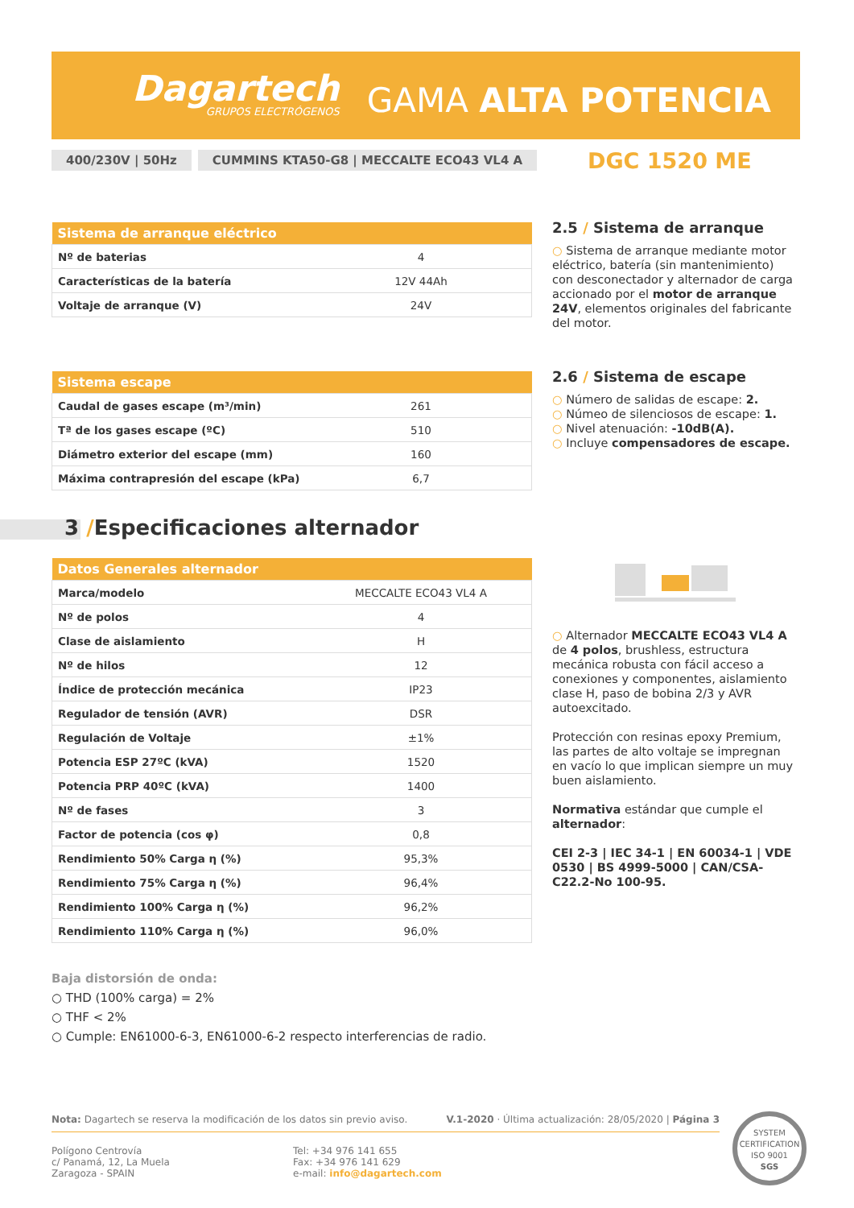Dagartech
GRUPOS ELECTRÓGENOS
GAMA ALTA POTENCIA
400/230V | 50Hz CUMMINS KTA50-G8 | MECCALTE ECO43 VL4 A
DGC 1520 ME
| Sistema de arranque eléctrico | |
| --- | --- |
| Nº de baterias | 4 |
| Características de la batería | 12V 44Ah |
| Voltaje de arranque (V) | 24V |
2.5 / Sistema de arranque
○ Sistema de arranque mediante motor eléctrico, batería (sin mantenimiento) con desconectador y alternador de carga accionado por el motor de arranque 24V, elementos originales del fabricante del motor.
| Sistema escape | |
| --- | --- |
| Caudal de gases escape (m³/min) | 261 |
| Tª de los gases escape (ºC) | 510 |
| Diámetro exterior del escape (mm) | 160 |
| Máxima contrapresión del escape (kPa) | 6,7 |
2.6 / Sistema de escape
○ Número de salidas de escape: 2.
○ Númeo de silenciosos de escape: 1.
○ Nivel atenuación: -10dB(A).
○ Incluye compensadores de escape.
3 /Especificaciones alternador
| Datos Generales alternador | |
| --- | --- |
| Marca/modelo | MECCALTE ECO43 VL4 A |
| Nº de polos | 4 |
| Clase de aislamiento | H |
| Nº de hilos | 12 |
| Índice de protección mecánica | IP23 |
| Regulador de tensión (AVR) | DSR |
| Regulación de Voltaje | ±1% |
| Potencia ESP 27ºC (kVA) | 1520 |
| Potencia PRP 40ºC (kVA) | 1400 |
| Nº de fases | 3 |
| Factor de potencia (cos φ) | 0,8 |
| Rendimiento 50% Carga η (%) | 95,3% |
| Rendimiento 75% Carga η (%) | 96,4% |
| Rendimiento 100% Carga η (%) | 96,2% |
| Rendimiento 110% Carga η (%) | 96,0% |
○ Alternador MECCALTE ECO43 VL4 A de 4 polos, brushless, estructura mecánica robusta con fácil acceso a conexiones y componentes, aislamiento clase H, paso de bobina 2/3 y AVR autoexcitado.
Protección con resinas epoxy Premium, las partes de alto voltaje se impregnan en vacío lo que implican siempre un muy buen aislamiento.
Normativa estándar que cumple el alternador:
CEI 2-3 | IEC 34-1 | EN 60034-1 | VDE 0530 | BS 4999-5000 | CAN/CSA-C22.2-No 100-95.
Baja distorsión de onda:
○ THD (100% carga) = 2%
○ THF < 2%
○ Cumple: EN61000-6-3, EN61000-6-2 respecto interferencias de radio.
Nota: Dagartech se reserva la modificación de los datos sin previo aviso. V.1-2020 · Última actualización: 28/05/2020 | Página 3
Polígono Centrovía
c/ Panamá, 12, La Muela
Zaragoza - SPAIN
Tel: +34 976 141 655
Fax: +34 976 141 629
e-mail: info@dagartech.com
SYSTEM CERTIFICATION
ISO 9001
SGS